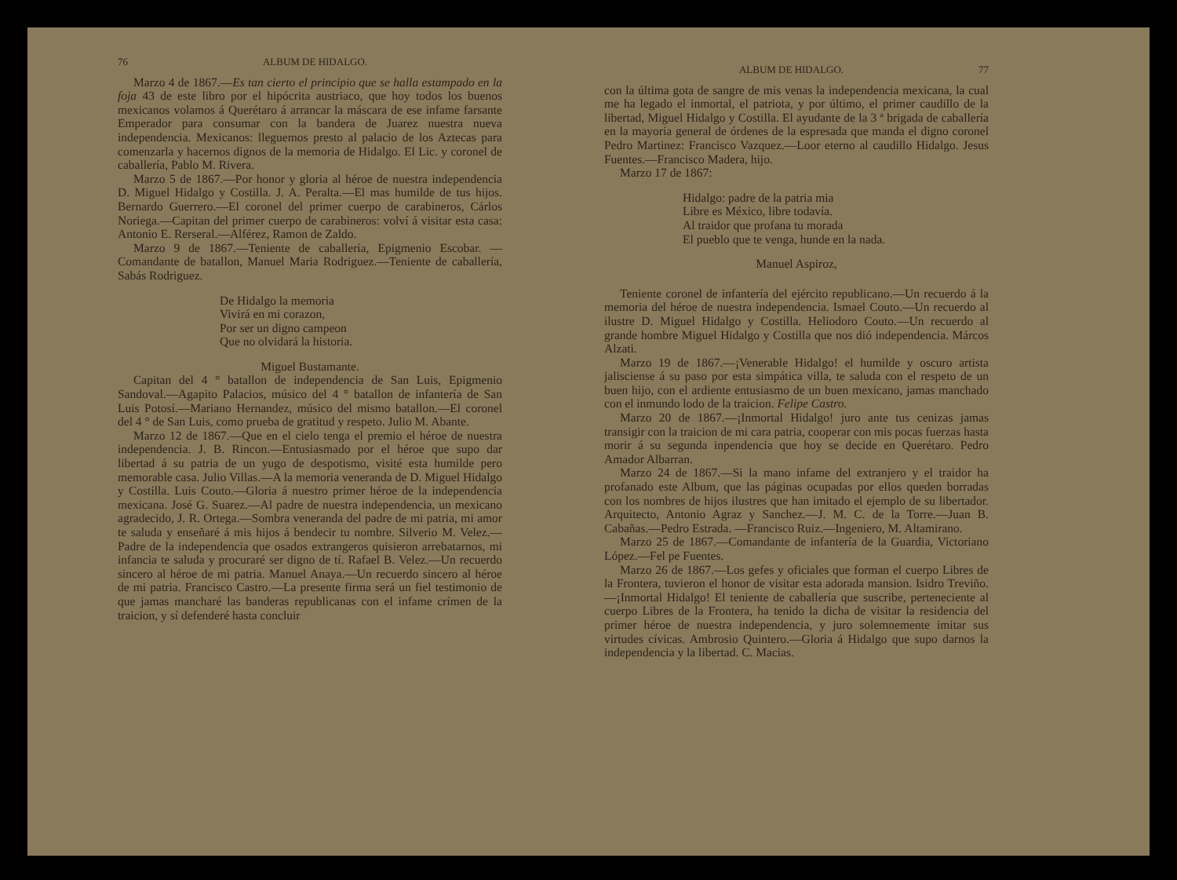76 ALBUM DE HIDALGO.
Marzo 4 de 1867.—Es tan cierto el principio que se halla estampado en la foja 43 de este libro por el hipócrita austriaco, que hoy todos los buenos mexicanos volamos á Querétaro á arrancar la máscara de ese infame farsante Emperador para consumar con la bandera de Juarez nuestra nueva independencia. Mexicanos: lleguemos presto al palacio de los Aztecas para comenzarla y hacernos dignos de la memoria de Hidalgo. El Lic. y coronel de caballería, Pablo M. Rivera.
Marzo 5 de 1867.—Por honor y gloria al héroe de nuestra independencia D. Miguel Hidalgo y Costilla. J. A. Peralta.—El mas humilde de tus hijos. Bernardo Guerrero.—El coronel del primer cuerpo de carabineros, Cárlos Noriega.—Capitan del primer cuerpo de carabineros: volví á visitar esta casa: Antonio E. Rerseral.—Alférez, Ramon de Zaldo.
Marzo 9 de 1867.—Teniente de caballería, Epigmenio Escobar. —Comandante de batallon, Manuel Maria Rodriguez.—Teniente de caballería, Sabás Rodriguez.
De Hidalgo la memoria
Vivirá en mi corazon,
Por ser un digno campeon
Que no olvidará la historia.
Miguel Bustamante.
Capitan del 4 ° batallon de independencia de San Luis, Epigmenio Sandoval.—Agapito Palacios, músico del 4 ° batallon de infantería de San Luis Potosí.—Mariano Hernandez, músico del mismo batallon.—El coronel del 4 ° de San Luis, como prueba de gratitud y respeto. Julio M. Abante.
Marzo 12 de 1867.—Que en el cielo tenga el premio el héroe de nuestra independencia. J. B. Rincon.—Entusiasmado por el héroe que supo dar libertad á su patria de un yugo de despotismo, visité esta humilde pero memorable casa. Julio Villas.—A la memoria veneranda de D. Miguel Hidalgo y Costilla. Luis Couto.—Gloria á nuestro primer héroe de la independencia mexicana. José G. Suarez.—Al padre de nuestra independencia, un mexicano agradecido, J. R. Ortega.—Sombra veneranda del padre de mi patria, mi amor te saluda y enseñaré á mis hijos á bendecir tu nombre. Silverio M. Velez.—Padre de la independencia que osados extrangeros quisieron arrebatarnos, mi infancia te saluda y procuraré ser digno de tí. Rafael B. Velez.—Un recuerdo sincero al héroe de mi patria. Manuel Anaya.—Un recuerdo sincero al héroe de mi patria. Francisco Castro.—La presente firma será un fiel testimonio de que jamas mancharé las banderas republicanas con el infame crímen de la traicion, y sí defenderé hasta concluir
ALBUM DE HIDALGO. 77
con la última gota de sangre de mis venas la independencia mexicana, la cual me ha legado el inmortal, el patriota, y por último, el primer caudillo de la libertad, Miguel Hidalgo y Costilla. El ayudante de la 3 ª brigada de caballería en la mayoría general de órdenes de la espresada que manda el digno coronel Pedro Martinez: Francisco Vazquez.—Loor eterno al caudillo Hidalgo. Jesus Fuentes.—Francisco Madera, hijo.
Marzo 17 de 1867:
Hidalgo: padre de la patria mia
Libre es México, libre todavía.
Al traidor que profana tu morada
El pueblo que te venga, hunde en la nada.
Manuel Aspiroz,
Teniente coronel de infantería del ejército republicano.—Un recuerdo á la memoria del héroe de nuestra independencia. Ismael Couto.—Un recuerdo al ilustre D. Miguel Hidalgo y Costilla. Heliodoro Couto.—Un recuerdo al grande hombre Miguel Hidalgo y Costilla que nos dió independencia. Márcos Alzati.
Marzo 19 de 1867.—¡Venerable Hidalgo! el humilde y oscuro artista jalisciense á su paso por esta simpática villa, te saluda con el respeto de un buen hijo, con el ardiente entusiasmo de un buen mexicano, jamas manchado con el inmundo lodo de la traicion. Felipe Castro.
Marzo 20 de 1867.—¡Inmortal Hidalgo! juro ante tus cenizas jamas transigir con la traicion de mi cara patria, cooperar con mis pocas fuerzas hasta morir á su segunda inpendencia que hoy se decide en Querétaro. Pedro Amador Albarran.
Marzo 24 de 1867.—Si la mano infame del extranjero y el traidor ha profanado este Album, que las páginas ocupadas por ellos queden borradas con los nombres de hijos ilustres que han imitado el ejemplo de su libertador. Arquitecto, Antonio Agraz y Sanchez.—J. M. C. de la Torre.—Juan B. Cabañas.—Pedro Estrada. —Francisco Ruiz.—Ingeniero, M. Altamirano.
Marzo 25 de 1867.—Comandante de infantería de la Guardia, Victoriano López.—Fel pe Fuentes.
Marzo 26 de 1867.—Los gefes y oficiales que forman el cuerpo Libres de la Frontera, tuvieron el honor de visitar esta adorada mansion. Isidro Treviño.—¡Inmortal Hidalgo! El teniente de caballería que suscribe, perteneciente al cuerpo Libres de la Frontera, ha tenido la dicha de visitar la residencia del primer héroe de nuestra independencia, y juro solemnemente imitar sus virtudes cívicas. Ambrosio Quintero.—Gloria á Hidalgo que supo darnos la independencia y la libertad. C. Macias.